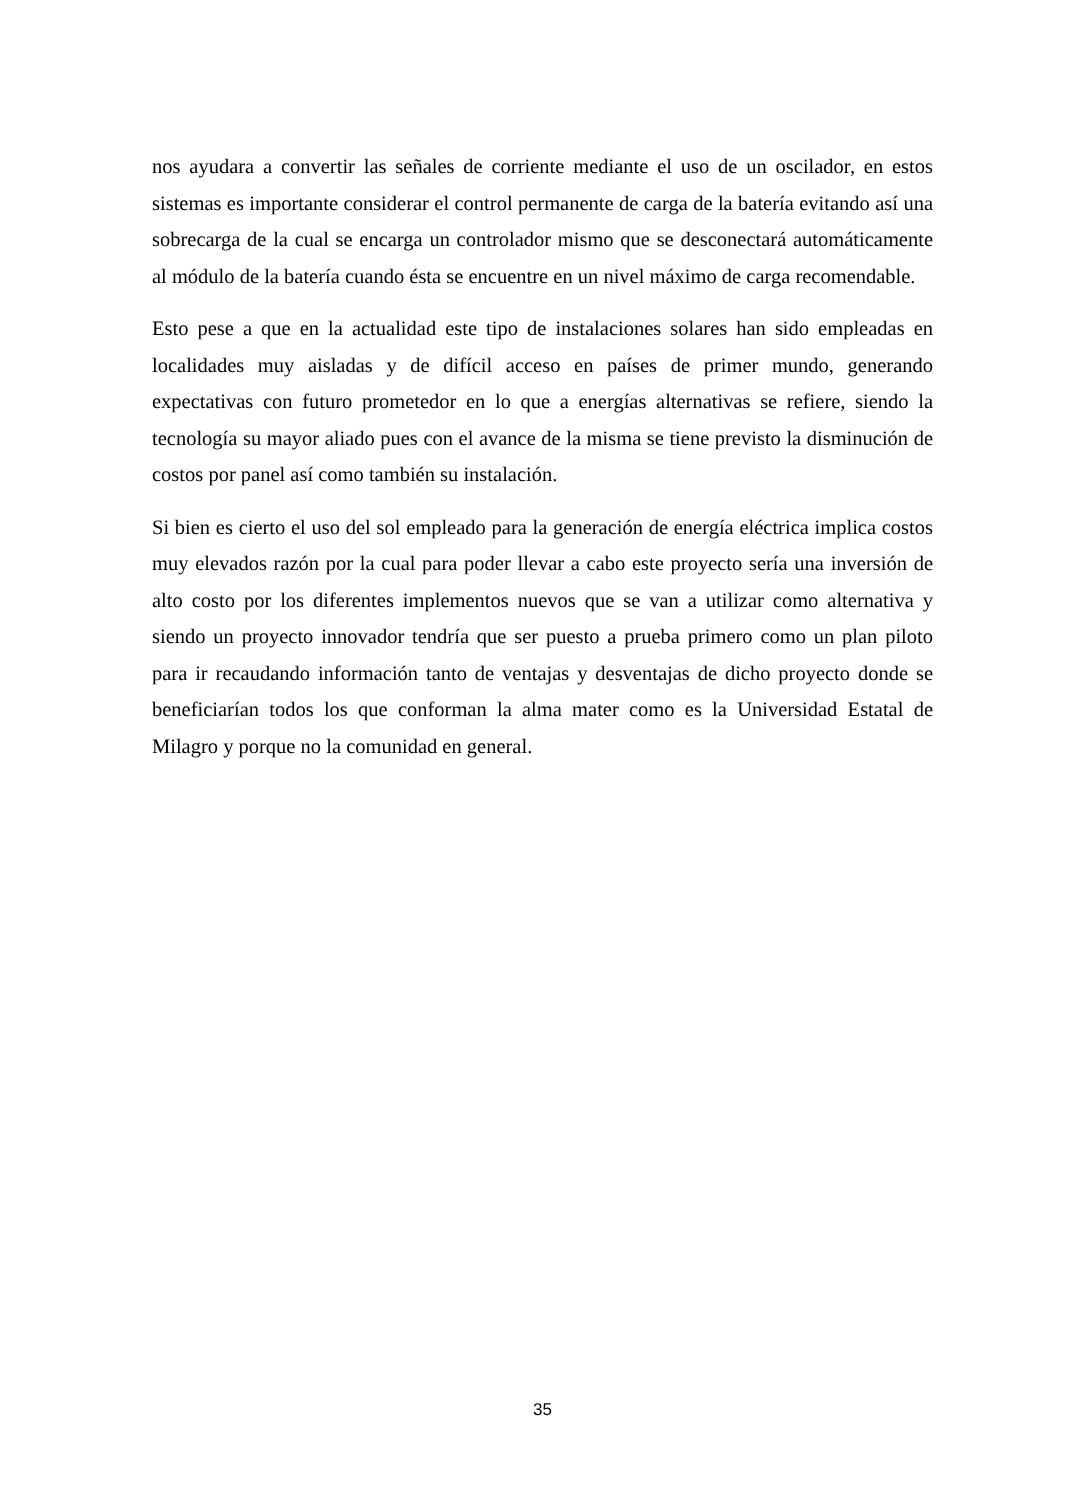nos ayudara a convertir las señales de corriente mediante el uso de un oscilador, en estos sistemas es importante considerar el control permanente de carga de la batería evitando así una sobrecarga de la cual se encarga un controlador mismo que se desconectará automáticamente al módulo de la batería cuando ésta se encuentre en un nivel máximo de carga recomendable.
Esto pese a que en la actualidad este tipo de instalaciones solares han sido empleadas en localidades muy aisladas y de difícil acceso en países de primer mundo, generando expectativas con futuro prometedor en lo que a energías alternativas se refiere, siendo la tecnología su mayor aliado pues con el avance de la misma se tiene previsto la disminución de costos por panel así como también su instalación.
Si bien es cierto el uso del sol empleado para la generación de energía eléctrica implica costos muy elevados razón por la cual para poder llevar a cabo este proyecto sería una inversión de alto costo por los diferentes implementos nuevos que se van a utilizar como alternativa y siendo un proyecto innovador tendría que ser puesto a prueba primero como un plan piloto para ir recaudando información tanto de ventajas y desventajas de dicho proyecto donde se beneficiarían todos los que conforman la alma mater como es la Universidad Estatal de Milagro y porque no la comunidad en general.
35